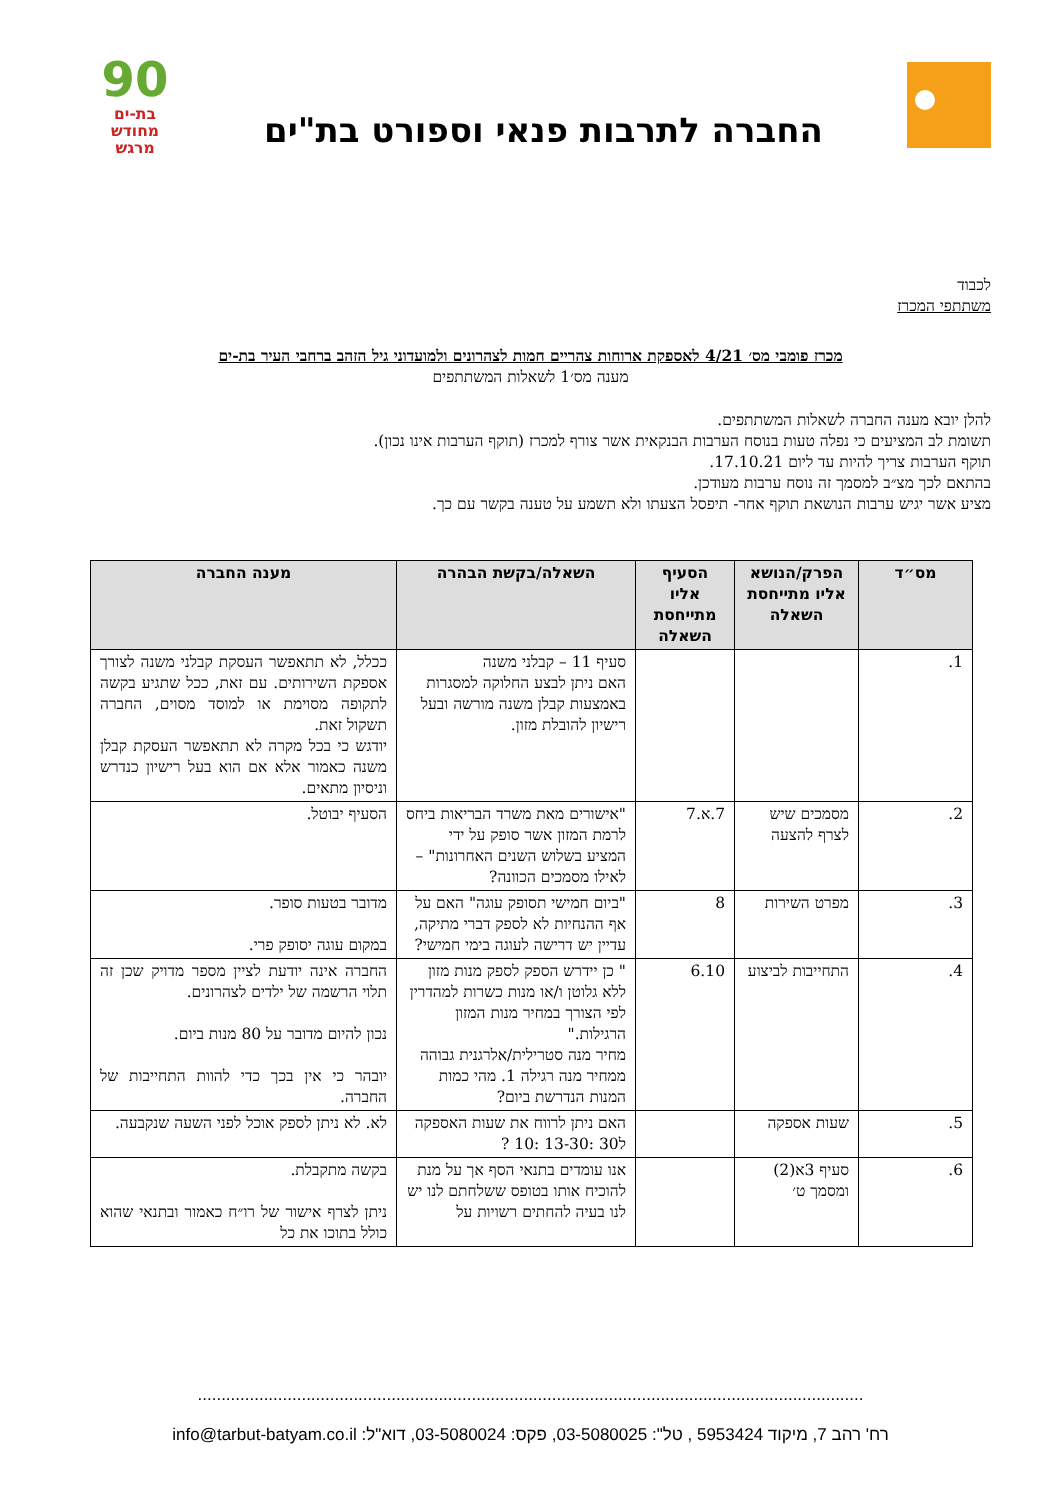החברה לתרבות פנאי וספורט בת"ים
90
בת-ים
מחודש
מרגש
לכבוד
משתתפי המכרז
מכרז פומבי מס׳ 4/21 לאספקת ארוחות צהריים חמות לצהרונים ולמועדוני גיל הזהב ברחבי העיר בת-ים
מענה מס׳1 לשאלות המשתתפים
להלן יובא מענה החברה לשאלות המשתתפים.
תשומת לב המציעים כי נפלה טעות בנוסח הערבות הבנקאית אשר צורף למכרז (תוקף הערבות אינו נכון).
תוקף הערבות צריך להיות עד ליום 17.10.21.
בהתאם לכך מצ״ב למסמך זה נוסח ערבות מעודכן.
מציע אשר יגיש ערבות הנושאת תוקף אחר- תיפסל הצעתו ולא תשמע על טענה בקשר עם כך.
| מס״ד | הפרק/הנושא אליו מתייחסת השאלה | הסעיף אליו מתייחסת השאלה | השאלה/בקשת הבהרה | מענה החברה |
| --- | --- | --- | --- | --- |
| 1. | | | סעיף 11 – קבלני משנה האם ניתן לבצע החלוקה למסגרות באמצעות קבלן משנה מורשה ובעל רישיון להובלת מזון. | ככלל, לא תתאפשר העסקת קבלני משנה לצורך אספקת השירותים. עם זאת, ככל שתגיע בקשה לתקופה מסוימת או למוסד מסוים, החברה תשקול זאת. יודגש כי בכל מקרה לא תתאפשר העסקת קבלן משנה כאמור אלא אם הוא בעל רישיון כנדרש וניסיון מתאים. |
| 2. | מסמכים שיש לצרף להצעה | 7.א.7 | "אישורים מאת משרד הבריאות ביחס לרמת המזון אשר סופק על ידי המציע בשלוש השנים האחרונות" – לאילו מסמכים הכוונה? | הסעיף יבוטל. |
| 3. | מפרט השירות | 8 | "ביום חמישי תסופק עוגה" האם על אף ההנחיות לא לספק דברי מתיקה, עדיין יש דרישה לעוגה בימי חמישי? | מדובר בטעות סופר. במקום עוגה יסופק פרי. |
| 4. | התחייבות לביצוע | 6.10 | " כן יידרש הספק לספק מנות מזון ללא גלוטן ו/או מנות כשרות למהדרין לפי הצורך במחיר מנות המזון הרגילות." מחיר מנה סטרילית/אלרגנית גבוהה ממחיר מנה רגילה 1. מהי כמות המנות הנדרשת ביום? | החברה אינה יודעת לציין מספר מדויק שכן זה תלוי הרשמה של ילדים לצהרונים. נכון להיום מדובר על 80 מנות ביום. יובהר כי אין בכך כדי להוות התחייבות של החברה. |
| 5. | שעות אספקה | | האם ניתן לרווח את שעות האספקה ל30 :13-30 :10 ? | לא. לא ניתן לספק אוכל לפני השעה שנקבעה. |
| 6. | סעיף 3א(2) ומסמך ט׳ | | אנו עומדים בתנאי הסף אך על מנת להוכיח אותו בטופס ששלחתם לנו יש לנו בעיה להחתים רשויות על | בקשה מתקבלת. ניתן לצרף אישור של רו״ח כאמור ובתנאי שהוא כולל בתוכו את כל |
.............................................................................................................................................
רח' רהב 7, מיקוד 5953424 , טל": 03-5080025, פקס: 03-5080024, דוא"ל: info@tarbut-batyam.co.il